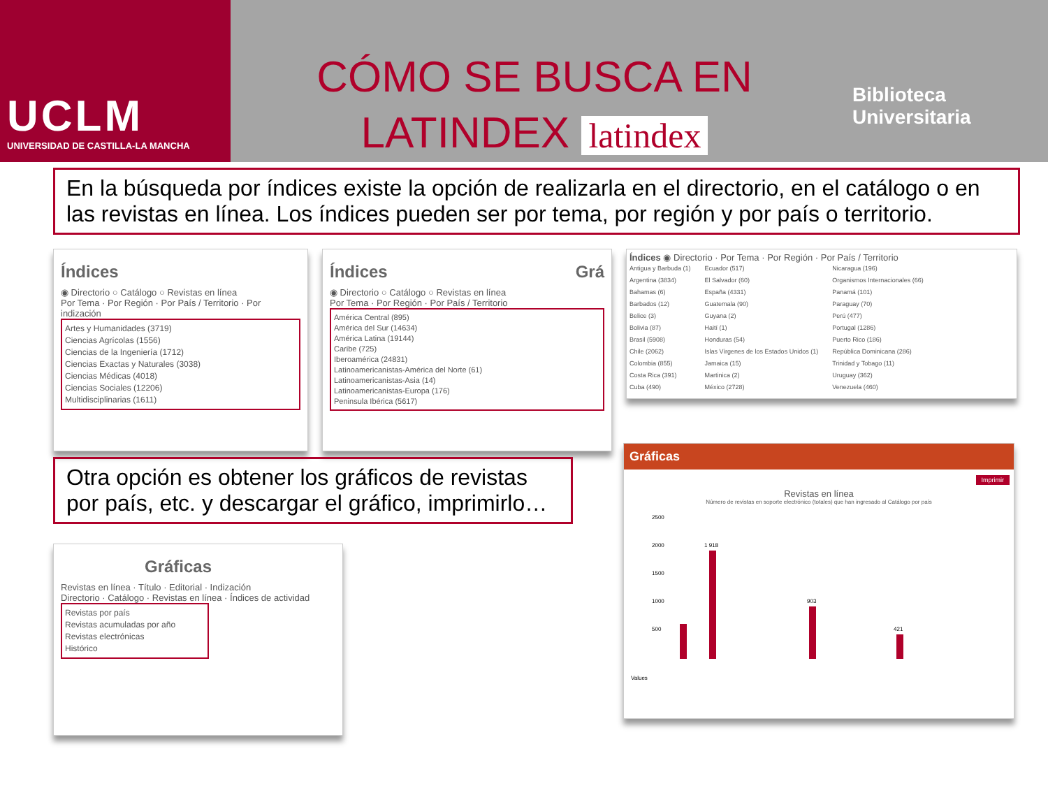UCLM
UNIVERSIDAD DE CASTILLA-LA MANCHA
CÓMO SE BUSCA EN
LATINDEX latindex
Biblioteca
Universitaria
En la búsqueda por índices existe la opción de realizarla en el directorio, en el catálogo o en las revistas en línea. Los índices pueden ser por tema, por región y por país o territorio.
Índices
◉ Directorio ○ Catálogo ○ Revistas en línea
Por Tema · Por Región · Por País / Territorio · Por indización
Artes y Humanidades (3719)
Ciencias Agrícolas (1556)
Ciencias de la Ingeniería (1712)
Ciencias Exactas y Naturales (3038)
Ciencias Médicas (4018)
Ciencias Sociales (12206)
Multidisciplinarias (1611)
Índices Grá
◉ Directorio ○ Catálogo ○ Revistas en línea
Por Tema · Por Región · Por País / Territorio
América Central (895)
América del Sur (14634)
América Latina (19144)
Caribe (725)
Iberoamérica (24831)
Latinoamericanistas-América del Norte (61)
Latinoamericanistas-Asia (14)
Latinoamericanistas-Europa (176)
Peninsula Ibérica (5617)
Índices ◉ Directorio · Por Tema · Por Región · Por País / Territorio
Antigua y Barbuda (1)
Argentina (3834)
Bahamas (6)
Barbados (12)
Belice (3)
Bolivia (87)
Brasil (5908)
Chile (2062)
Colombia (855)
Costa Rica (391)
Cuba (490)
Ecuador (517)
El Salvador (60)
España (4331)
Guatemala (90)
Guyana (2)
Haití (1)
Honduras (54)
Islas Vírgenes de los Estados Unidos (1)
Jamaica (15)
Martinica (2)
México (2728)
Nicaragua (196)
Organismos Internacionales (66)
Panamá (101)
Paraguay (70)
Perú (477)
Portugal (1286)
Puerto Rico (186)
República Dominicana (286)
Trinidad y Tobago (11)
Uruguay (362)
Venezuela (460)
Otra opción es obtener los gráficos de revistas por país, etc. y descargar el gráfico, imprimirlo…
Gráficas
Revistas en línea · Título · Editorial · Indización
Directorio · Catálogo · Revistas en línea · Índices de actividad
Revistas por país
Revistas acumuladas por año
Revistas electrónicas
Histórico
Gráficas
Imprimir
Revistas en línea
Número de revistas en soporte electrónico (totales) que han ingresado al Catálogo por país
2500
2000
1500
1000
500
1 918
903
421
Values